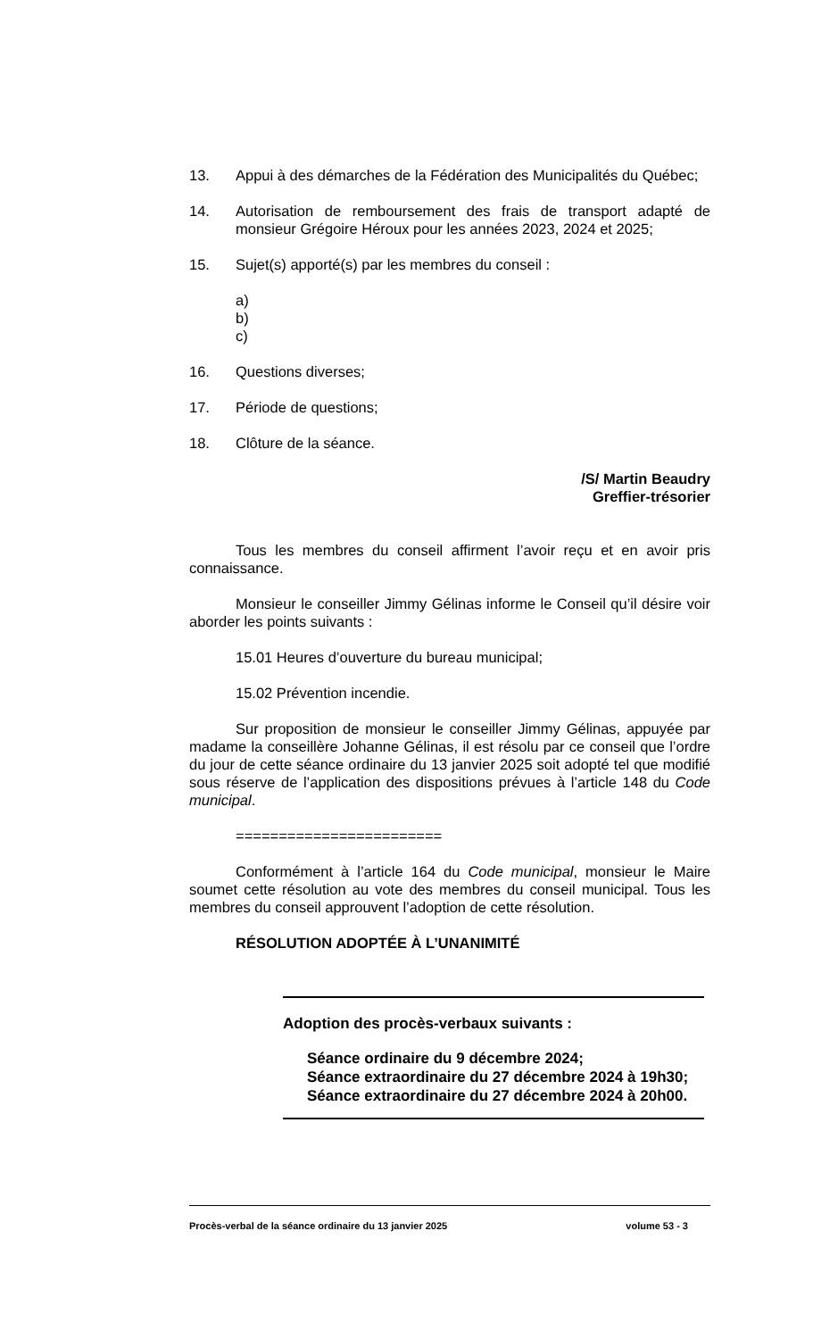13. Appui à des démarches de la Fédération des Municipalités du Québec;
14. Autorisation de remboursement des frais de transport adapté de monsieur Grégoire Héroux pour les années 2023, 2024 et 2025;
15. Sujet(s) apporté(s) par les membres du conseil :
a)
b)
c)
16. Questions diverses;
17. Période de questions;
18. Clôture de la séance.
/S/ Martin Beaudry
Greffier-trésorier
Tous les membres du conseil affirment l’avoir reçu et en avoir pris connaissance.
Monsieur le conseiller Jimmy Gélinas informe le Conseil qu’il désire voir aborder les points suivants :
15.01 Heures d’ouverture du bureau municipal;
15.02 Prévention incendie.
Sur proposition de monsieur le conseiller Jimmy Gélinas, appuyée par madame la conseillère Johanne Gélinas, il est résolu par ce conseil que l’ordre du jour de cette séance ordinaire du 13 janvier 2025 soit adopté tel que modifié sous réserve de l’application des dispositions prévues à l’article 148 du Code municipal.
========================
Conformément à l’article 164 du Code municipal, monsieur le Maire soumet cette résolution au vote des membres du conseil municipal. Tous les membres du conseil approuvent l’adoption de cette résolution.
RÉSOLUTION ADOPTÉE À L’UNANIMITÉ
Adoption des procès-verbaux suivants :
Séance ordinaire du 9 décembre 2024;
Séance extraordinaire du 27 décembre 2024 à 19h30;
Séance extraordinaire du 27 décembre 2024 à 20h00.
Procès-verbal de la séance ordinaire du 13 janvier 2025 volume 53 - 3